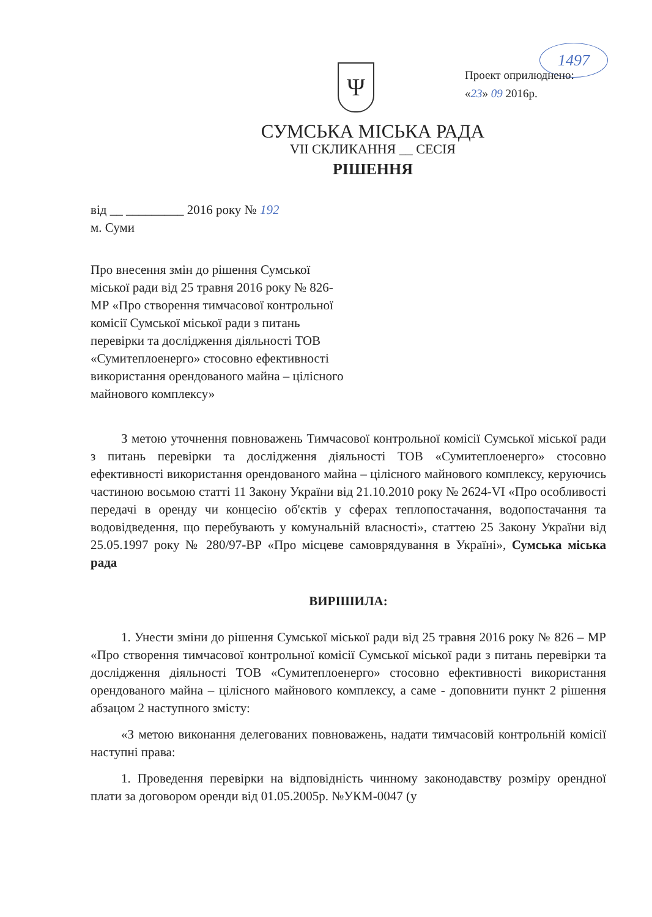1497
Ψ
Проект оприлюднено:
«23» 09 2016р.
СУМСЬКА МІСЬКА РАДА
VII СКЛИКАННЯ __ СЕСІЯ
РІШЕННЯ
від __ _________ 2016 року № 192
м. Суми
Про внесення змін до рішення Сумської міської ради від 25 травня 2016 року № 826-МР «Про створення тимчасової контрольної комісії Сумської міської ради з питань перевірки та дослідження діяльності ТОВ «Сумитеплоенерго» стосовно ефективності використання орендованого майна – цілісного майнового комплексу»
З метою уточнення повноважень Тимчасової контрольної комісії Сумської міської ради з питань перевірки та дослідження діяльності ТОВ «Сумитеплоенерго» стосовно ефективності використання орендованого майна – цілісного майнового комплексу, керуючись частиною восьмою статті 11 Закону України від 21.10.2010 року № 2624-VI «Про особливості передачі в оренду чи концесію об'єктів у сферах теплопостачання, водопостачання та водовідведення, що перебувають у комунальній власності», статтею 25 Закону України від 25.05.1997 року № 280/97-ВР «Про місцеве самоврядування в Україні», Сумська міська рада
ВИРІШИЛА:
1. Унести зміни до рішення Сумської міської ради від 25 травня 2016 року № 826 – МР «Про створення тимчасової контрольної комісії Сумської міської ради з питань перевірки та дослідження діяльності ТОВ «Сумитеплоенерго» стосовно ефективності використання орендованого майна – цілісного майнового комплексу, а саме - доповнити пункт 2 рішення абзацом 2 наступного змісту:
«З метою виконання делегованих повноважень, надати тимчасовій контрольній комісії наступні права:
1. Проведення перевірки на відповідність чинному законодавству розміру орендної плати за договором оренди від 01.05.2005р. №УКМ-0047 (у